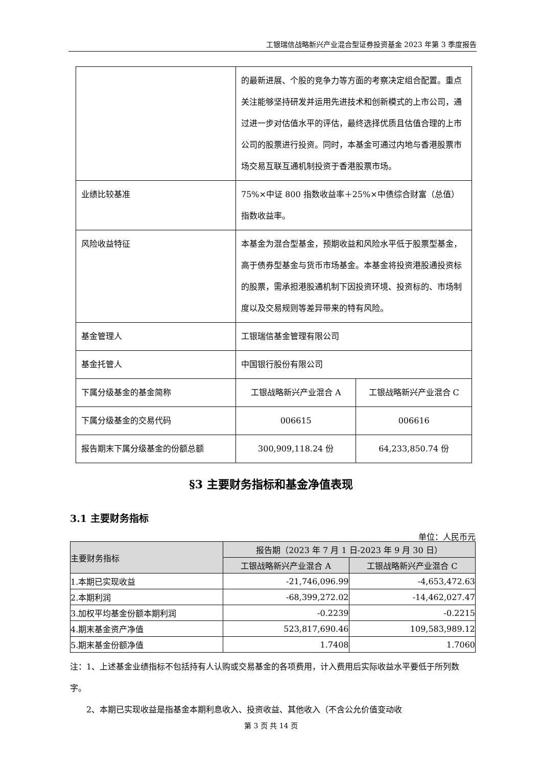工银瑞信战略新兴产业混合型证券投资基金 2023 年第 3 季度报告
| | 的最新进展、个股的竞争力等方面的考察决定组合配置。重点关注能够坚持研发并运用先进技术和创新模式的上市公司，通过进一步对估值水平的评估，最终选择优质且估值合理的上市公司的股票进行投资。同时，本基金可通过内地与香港股票市场交易互联互通机制投资于香港股票市场。 | |
| 业绩比较基准 | 75%×中证 800 指数收益率＋25%×中债综合财富（总值）指数收益率。 | |
| 风险收益特征 | 本基金为混合型基金，预期收益和风险水平低于股票型基金，高于债券型基金与货币市场基金。本基金将投资港股通投资标的股票，需承担港股通机制下因投资环境、投资标的、市场制度以及交易规则等差异带来的特有风险。 | |
| 基金管理人 | 工银瑞信基金管理有限公司 | |
| 基金托管人 | 中国银行股份有限公司 | |
| 下属分级基金的基金简称 | 工银战略新兴产业混合 A | 工银战略新兴产业混合 C |
| 下属分级基金的交易代码 | 006615 | 006616 |
| 报告期末下属分级基金的份额总额 | 300,909,118.24 份 | 64,233,850.74 份 |
§3 主要财务指标和基金净值表现
3.1 主要财务指标
单位：人民币元
| 主要财务指标 | 报告期（2023 年 7 月 1 日-2023 年 9 月 30 日） | |
| --- | --- | --- |
| | 工银战略新兴产业混合 A | 工银战略新兴产业混合 C |
| 1.本期已实现收益 | -21,746,096.99 | -4,653,472.63 |
| 2.本期利润 | -68,399,272.02 | -14,462,027.47 |
| 3.加权平均基金份额本期利润 | -0.2239 | -0.2215 |
| 4.期末基金资产净值 | 523,817,690.46 | 109,583,989.12 |
| 5.期末基金份额净值 | 1.7408 | 1.7060 |
注：1、上述基金业绩指标不包括持有人认购或交易基金的各项费用，计入费用后实际收益水平要低于所列数字。
  2、本期已实现收益是指基金本期利息收入、投资收益、其他收入（不含公允价值变动收
第 3 页 共 14 页